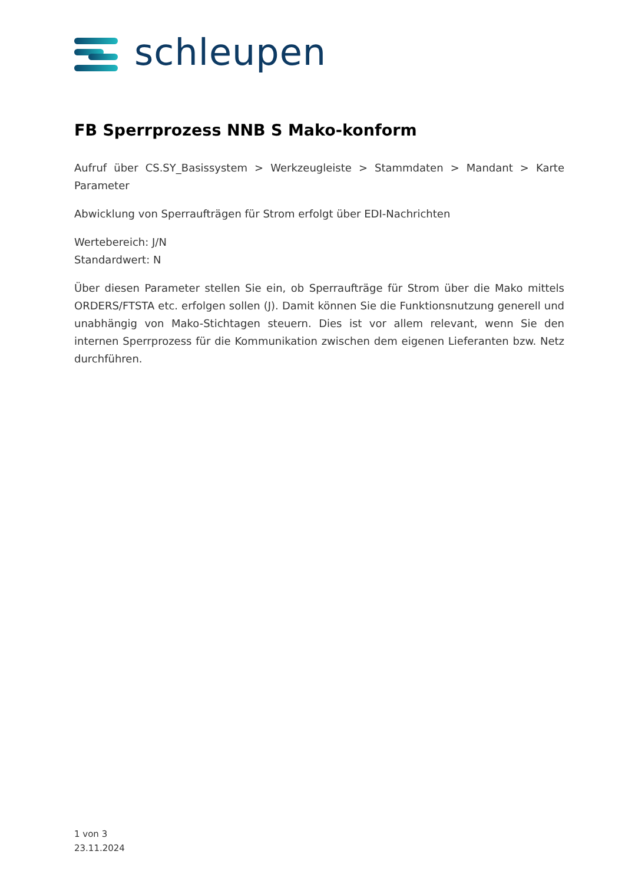schleupen
FB Sperrprozess NNB S Mako-konform
Aufruf über CS.SY_Basissystem > Werkzeugleiste > Stammdaten > Mandant > Karte Parameter
Abwicklung von Sperraufträgen für Strom erfolgt über EDI-Nachrichten
Wertebereich: J/N
Standardwert: N
Über diesen Parameter stellen Sie ein, ob Sperraufträge für Strom über die Mako mittels ORDERS/FTSTA etc. erfolgen sollen (J). Damit können Sie die Funktionsnutzung generell und unabhängig von Mako-Stichtagen steuern. Dies ist vor allem relevant, wenn Sie den internen Sperrprozess für die Kommunikation zwischen dem eigenen Lieferanten bzw. Netz durchführen.
1 von 3
23.11.2024